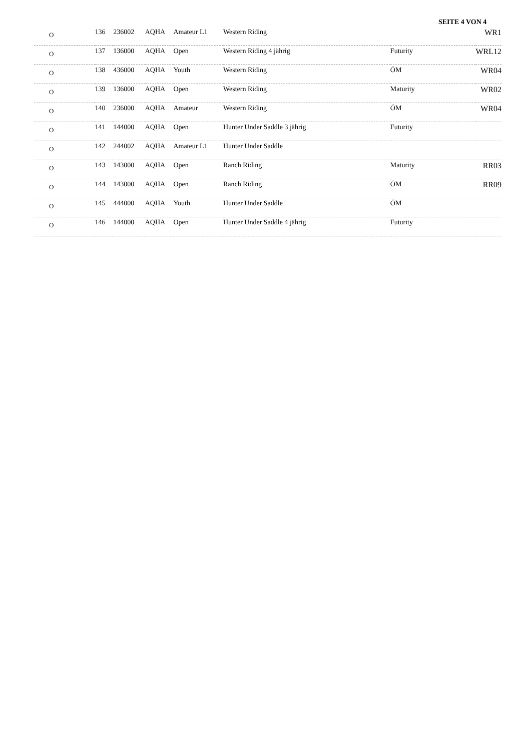SEITE 4 VON 4
| O | 136 | 236002 | AQHA | Amateur L1 | Western Riding | | WR1 |
| O | 137 | 136000 | AQHA | Open | Western Riding 4 jährig | Futurity | WRL12 |
| O | 138 | 436000 | AQHA | Youth | Western Riding | ÖM | WR04 |
| O | 139 | 136000 | AQHA | Open | Western Riding | Maturity | WR02 |
| O | 140 | 236000 | AQHA | Amateur | Western Riding | ÖM | WR04 |
| O | 141 | 144000 | AQHA | Open | Hunter Under Saddle 3 jährig | Futurity | |
| O | 142 | 244002 | AQHA | Amateur L1 | Hunter Under Saddle | | |
| O | 143 | 143000 | AQHA | Open | Ranch Riding | Maturity | RR03 |
| O | 144 | 143000 | AQHA | Open | Ranch Riding | ÖM | RR09 |
| O | 145 | 444000 | AQHA | Youth | Hunter Under Saddle | ÖM | |
| O | 146 | 144000 | AQHA | Open | Hunter Under Saddle 4 jährig | Futurity | |